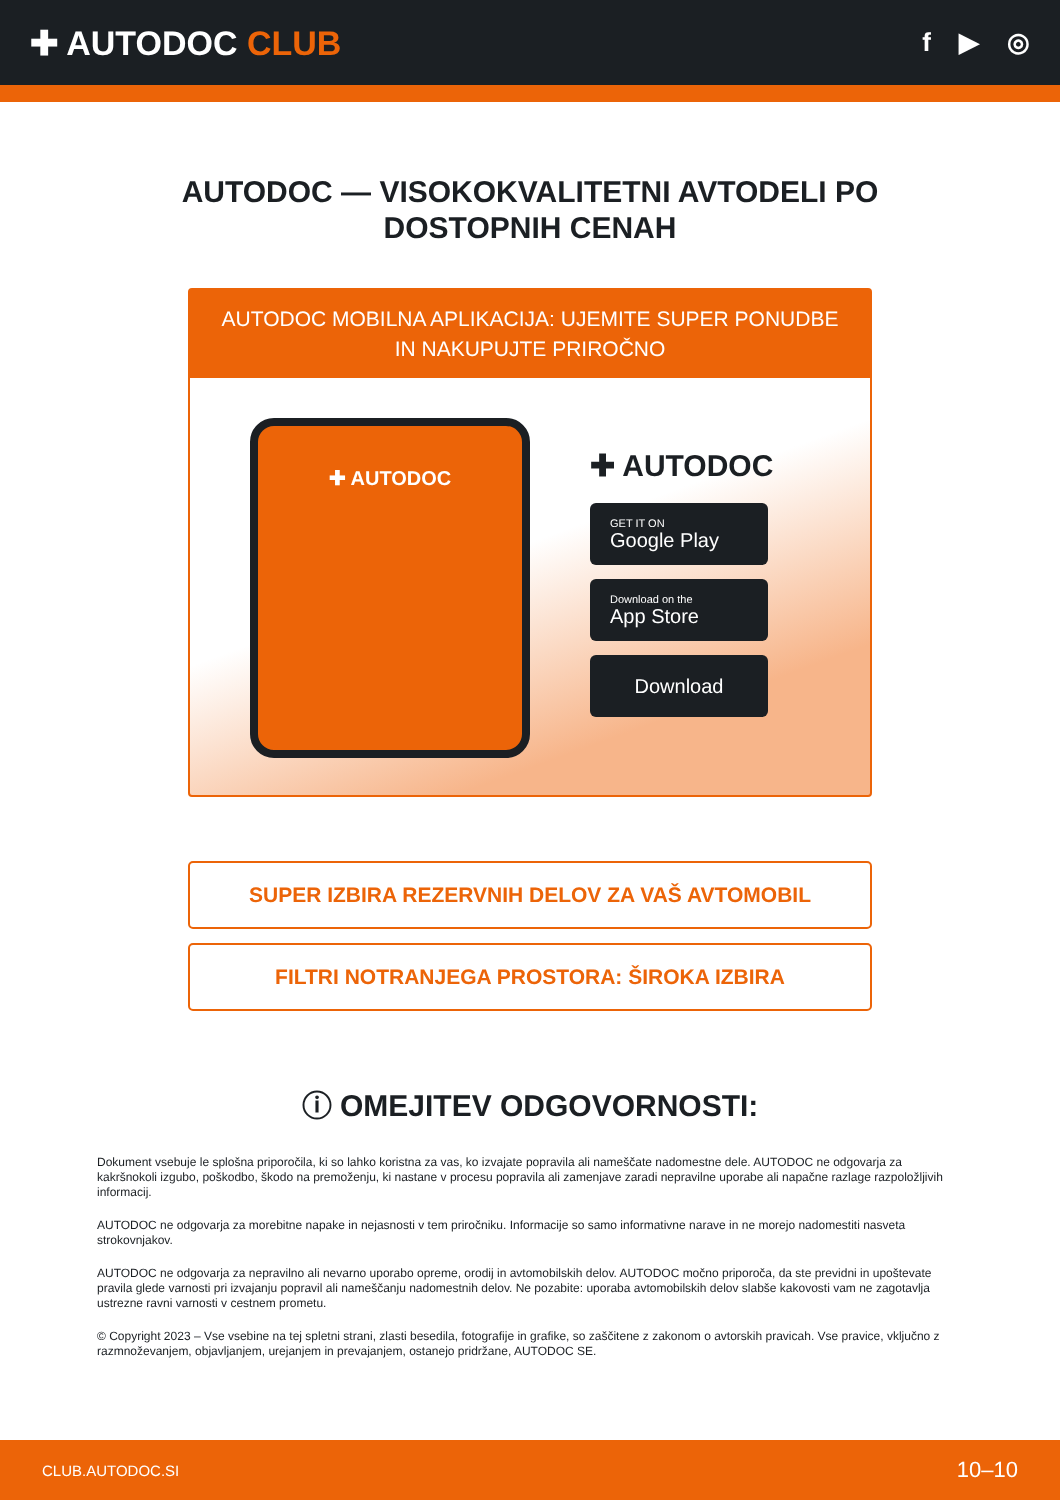✚ AUTODOC CLUB
f ▶ ◎
AUTODOC — VISOKOKVALITETNI AVTODELI PO DOSTOPNIH CENAH
AUTODOC MOBILNA APLIKACIJA: UJEMITE SUPER PONUDBE IN NAKUPUJTE PRIROČNO
✚ AUTODOC
✚ AUTODOC
GET IT ON
Google Play
Download on the
App Store
Download
SUPER IZBIRA REZERVNIH DELOV ZA VAŠ AVTOMOBIL
FILTRI NOTRANJEGA PROSTORA: ŠIROKA IZBIRA
ⓘ OMEJITEV ODGOVORNOSTI:
Dokument vsebuje le splošna priporočila, ki so lahko koristna za vas, ko izvajate popravila ali nameščate nadomestne dele. AUTODOC ne odgovarja za kakršnokoli izgubo, poškodbo, škodo na premoženju, ki nastane v procesu popravila ali zamenjave zaradi nepravilne uporabe ali napačne razlage razpoložljivih informacij.
AUTODOC ne odgovarja za morebitne napake in nejasnosti v tem priročniku. Informacije so samo informativne narave in ne morejo nadomestiti nasveta strokovnjakov.
AUTODOC ne odgovarja za nepravilno ali nevarno uporabo opreme, orodij in avtomobilskih delov. AUTODOC močno priporoča, da ste previdni in upoštevate pravila glede varnosti pri izvajanju popravil ali nameščanju nadomestnih delov. Ne pozabite: uporaba avtomobilskih delov slabše kakovosti vam ne zagotavlja ustrezne ravni varnosti v cestnem prometu.
© Copyright 2023 – Vse vsebine na tej spletni strani, zlasti besedila, fotografije in grafike, so zaščitene z zakonom o avtorskih pravicah. Vse pravice, vključno z razmnoževanjem, objavljanjem, urejanjem in prevajanjem, ostanejo pridržane, AUTODOC SE.
CLUB.AUTODOC.SI 10–10